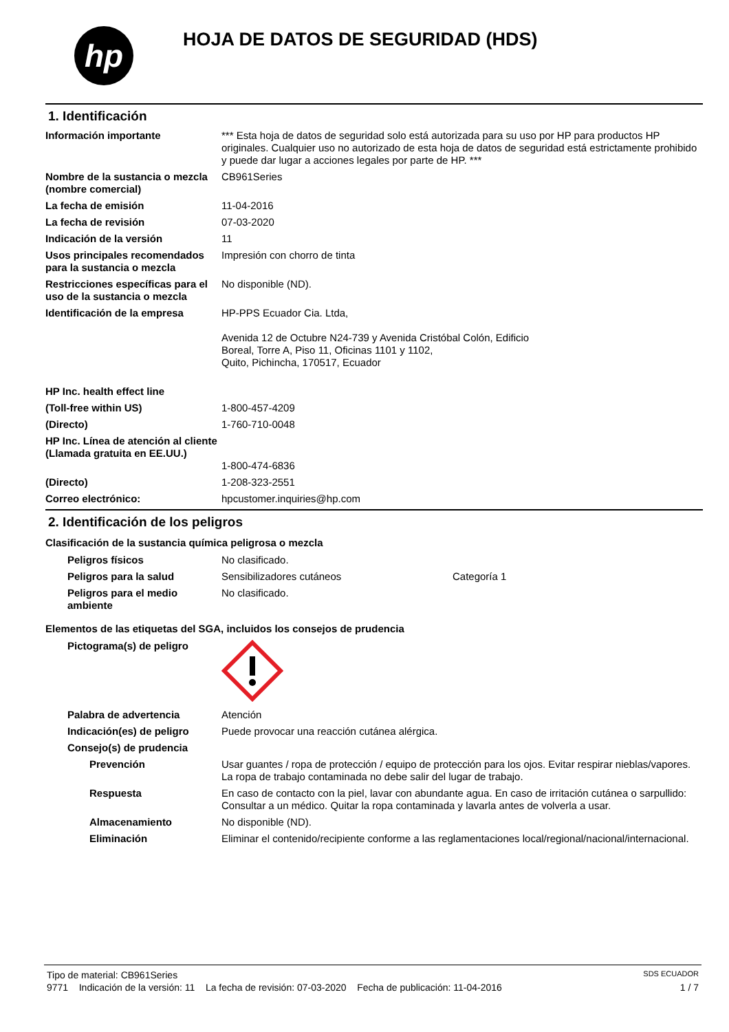hp
HOJA DE DATOS DE SEGURIDAD (HDS)
1. Identificación
Información importante *** Esta hoja de datos de seguridad solo está autorizada para su uso por HP para productos HP originales. Cualquier uso no autorizado de esta hoja de datos de seguridad está estrictamente prohibido y puede dar lugar a acciones legales por parte de HP. ***
Nombre de la sustancia o mezcla (nombre comercial)
CB961Series
La fecha de emisión 11-04-2016
La fecha de revisión 07-03-2020
Indicación de la versión 11
Usos principales recomendados para la sustancia o mezcla
Impresión con chorro de tinta
Restricciones específicas para el uso de la sustancia o mezcla
No disponible (ND).
Identificación de la empresa HP-PPS Ecuador Cia. Ltda,
Avenida 12 de Octubre N24-739 y Avenida Cristóbal Colón, Edificio
Boreal, Torre A, Piso 11, Oficinas 1101 y 1102,
Quito, Pichincha, 170517, Ecuador
HP Inc. health effect line
(Toll-free within US) 1-800-457-4209
(Directo) 1-760-710-0048
HP Inc. Línea de atención al cliente
(Llamada gratuita en EE.UU.)
1-800-474-6836
(Directo) 1-208-323-2551
Correo electrónico: hpcustomer.inquiries@hp.com
2. Identificación de los peligros
Clasificación de la sustancia química peligrosa o mezcla
Peligros físicos No clasificado.
Peligros para la salud Sensibilizadores cutáneos Categoría 1
Peligros para el medio ambiente
No clasificado.
Elementos de las etiquetas del SGA, incluidos los consejos de prudencia
Pictograma(s) de peligro
Palabra de advertencia Atención
Indicación(es) de peligro
Puede provocar una reacción cutánea alérgica.
Consejo(s) de prudencia
Prevención Usar guantes / ropa de protección / equipo de protección para los ojos. Evitar respirar nieblas/vapores. La ropa de trabajo contaminada no debe salir del lugar de trabajo.
Respuesta En caso de contacto con la piel, lavar con abundante agua. En caso de irritación cutánea o sarpullido: Consultar a un médico. Quitar la ropa contaminada y lavarla antes de volverla a usar.
Almacenamiento No disponible (ND).
Eliminación Eliminar el contenido/recipiente conforme a las reglamentaciones local/regional/nacional/internacional.
Tipo de material: CB961Series SDS ECUADOR
9771 Indicación de la versión: 11 La fecha de revisión: 07-03-2020 Fecha de publicación: 11-04-2016 1 / 7